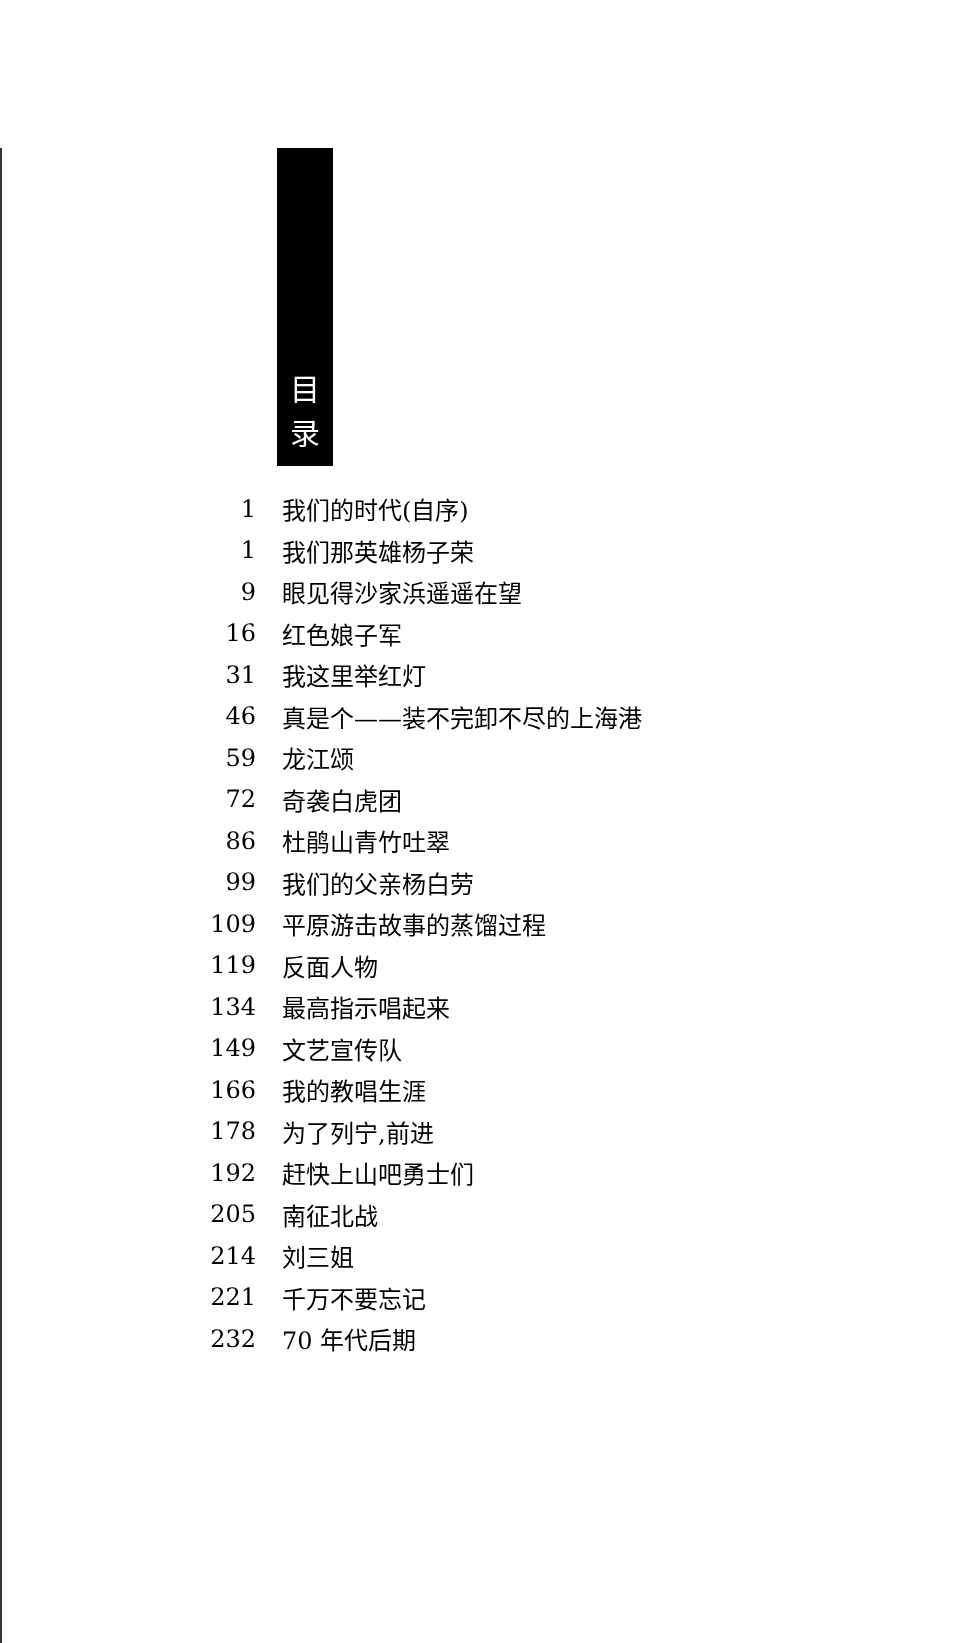目
录
1 我们的时代(自序)
1 我们那英雄杨子荣
9 眼见得沙家浜遥遥在望
16 红色娘子军
31 我这里举红灯
46 真是个——装不完卸不尽的上海港
59 龙江颂
72 奇袭白虎团
86 杜鹃山青竹吐翠
99 我们的父亲杨白劳
109 平原游击故事的蒸馏过程
119 反面人物
134 最高指示唱起来
149 文艺宣传队
166 我的教唱生涯
178 为了列宁,前进
192 赶快上山吧勇士们
205 南征北战
214 刘三姐
221 千万不要忘记
232 70 年代后期